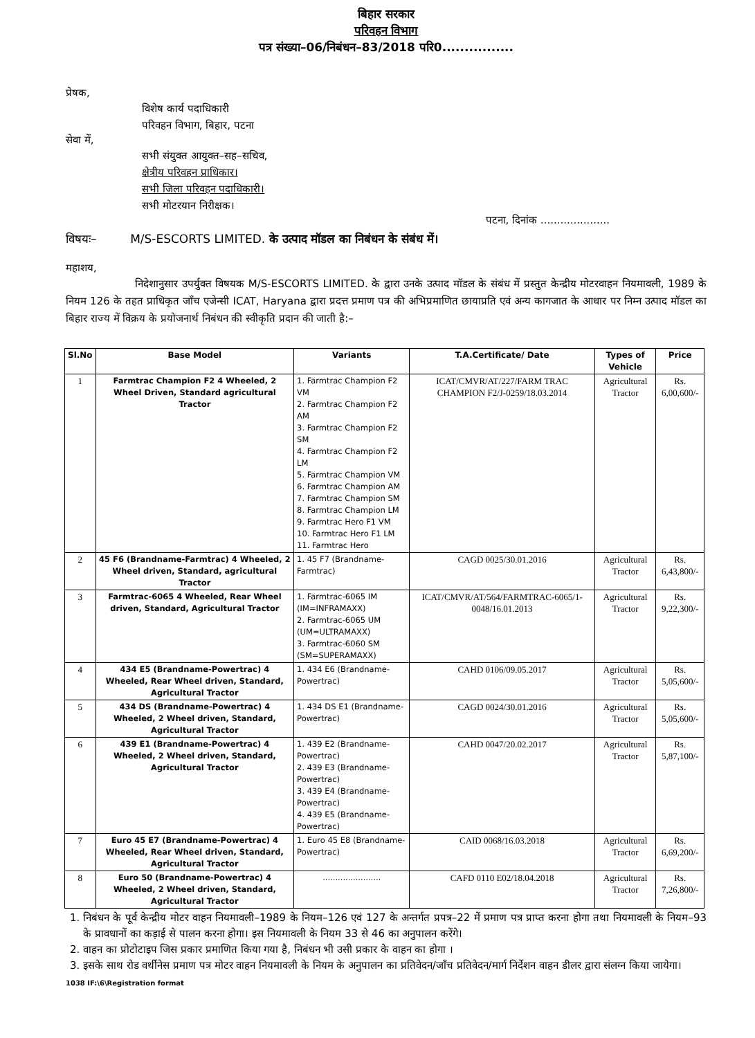बिहार सरकार
परिवहन विभाग
पत्र संख्या–06/निबंधन–83/2018 परि0................
प्रेषक,
विशेष कार्य पदाधिकारी
परिवहन विभाग, बिहार, पटना
सेवा में,
सभी संयुक्त आयुक्त–सह–सचिव,
क्षेत्रीय परिवहन प्राधिकार।
सभी जिला परिवहन पदाधिकारी।
सभी मोटरयान निरीक्षक।
पटना, दिनांक .....................
विषयः– M/S-ESCORTS LIMITED. के उत्पाद मॉडल का निबंधन के संबंध में।
महाशय,
निदेशानुसार उपर्युक्त विषयक M/S-ESCORTS LIMITED. के द्वारा उनके उत्पाद मॉडल के संबंध में प्रस्तुत केन्द्रीय मोटरवाहन नियमावली, 1989 के नियम 126 के तहत प्राधिकृत जाँच एजेन्सी ICAT, Haryana द्वारा प्रदत्त प्रमाण पत्र की अभिप्रमाणित छायाप्रति एवं अन्य कागजात के आधार पर निम्न उत्पाद मॉडल का बिहार राज्य में विक्रय के प्रयोजनार्थ निबंधन की स्वीकृति प्रदान की जाती है:–
| Sl.No | Base Model | Variants | T.A.Certificate/ Date | Types of Vehicle | Price |
| --- | --- | --- | --- | --- | --- |
| 1 | Farmtrac Champion F2 4 Wheeled, 2 Wheel Driven, Standard agricultural Tractor | 1. Farmtrac Champion F2 VM 2. Farmtrac Champion F2 AM 3. Farmtrac Champion F2 SM 4. Farmtrac Champion F2 LM 5. Farmtrac Champion VM 6. Farmtrac Champion AM 7. Farmtrac Champion SM 8. Farmtrac Champion LM 9. Farmtrac Hero F1 VM 10. Farmtrac Hero F1 LM 11. Farmtrac Hero | ICAT/CMVR/AT/227/FARM TRAC CHAMPION F2/J-0259/18.03.2014 | Agricultural Tractor | Rs. 6,00,600/- |
| 2 | 45 F6 (Brandname-Farmtrac) 4 Wheeled, 2 Wheel driven, Standard, agricultural Tractor | 1. 45 F7 (Brandname-Farmtrac) | CAGD 0025/30.01.2016 | Agricultural Tractor | Rs. 6,43,800/- |
| 3 | Farmtrac-6065 4 Wheeled, Rear Wheel driven, Standard, Agricultural Tractor | 1. Farmtrac-6065 IM (IM=INFRAMAXX) 2. Farmtrac-6065 UM (UM=ULTRAMAXX) 3. Farmtrac-6060 SM (SM=SUPERAMAXX) | ICAT/CMVR/AT/564/FARMTRAC-6065/1-0048/16.01.2013 | Agricultural Tractor | Rs. 9,22,300/- |
| 4 | 434 E5 (Brandname-Powertrac) 4 Wheeled, Rear Wheel driven, Standard, Agricultural Tractor | 1. 434 E6 (Brandname-Powertrac) | CAHD 0106/09.05.2017 | Agricultural Tractor | Rs. 5,05,600/- |
| 5 | 434 DS (Brandname-Powertrac) 4 Wheeled, 2 Wheel driven, Standard, Agricultural Tractor | 1. 434 DS E1 (Brandname-Powertrac) | CAGD 0024/30.01.2016 | Agricultural Tractor | Rs. 5,05,600/- |
| 6 | 439 E1 (Brandname-Powertrac) 4 Wheeled, 2 Wheel driven, Standard, Agricultural Tractor | 1. 439 E2 (Brandname-Powertrac) 2. 439 E3 (Brandname-Powertrac) 3. 439 E4 (Brandname-Powertrac) 4. 439 E5 (Brandname-Powertrac) | CAHD 0047/20.02.2017 | Agricultural Tractor | Rs. 5,87,100/- |
| 7 | Euro 45 E7 (Brandname-Powertrac) 4 Wheeled, Rear Wheel driven, Standard, Agricultural Tractor | 1. Euro 45 E8 (Brandname-Powertrac) | CAID 0068/16.03.2018 | Agricultural Tractor | Rs. 6,69,200/- |
| 8 | Euro 50 (Brandname-Powertrac) 4 Wheeled, 2 Wheel driven, Standard, Agricultural Tractor | ....................... | CAFD 0110 E02/18.04.2018 | Agricultural Tractor | Rs. 7,26,800/- |
1. निबंधन के पूर्व केन्द्रीय मोटर वाहन नियमावली–1989 के नियम–126 एवं 127 के अन्तर्गत प्रपत्र–22 में प्रमाण पत्र प्राप्त करना होगा तथा नियमावली के नियम–93 के प्रावधानों का कड़ाई से पालन करना होगा। इस नियमावली के नियम 33 से 46 का अनुपालन करेंगे।
2. वाहन का प्रोटोटाइप जिस प्रकार प्रमाणित किया गया है, निबंधन भी उसी प्रकार के वाहन का होगा ।
3. इसके साथ रोड वर्थीनेस प्रमाण पत्र मोटर वाहन नियमावली के नियम के अनुपालन का प्रतिवेदन/जाँच प्रतिवेदन/मार्ग निर्देशन वाहन डीलर द्वारा संलग्न किया जायेगा।
1038 IF:\6\Registration format